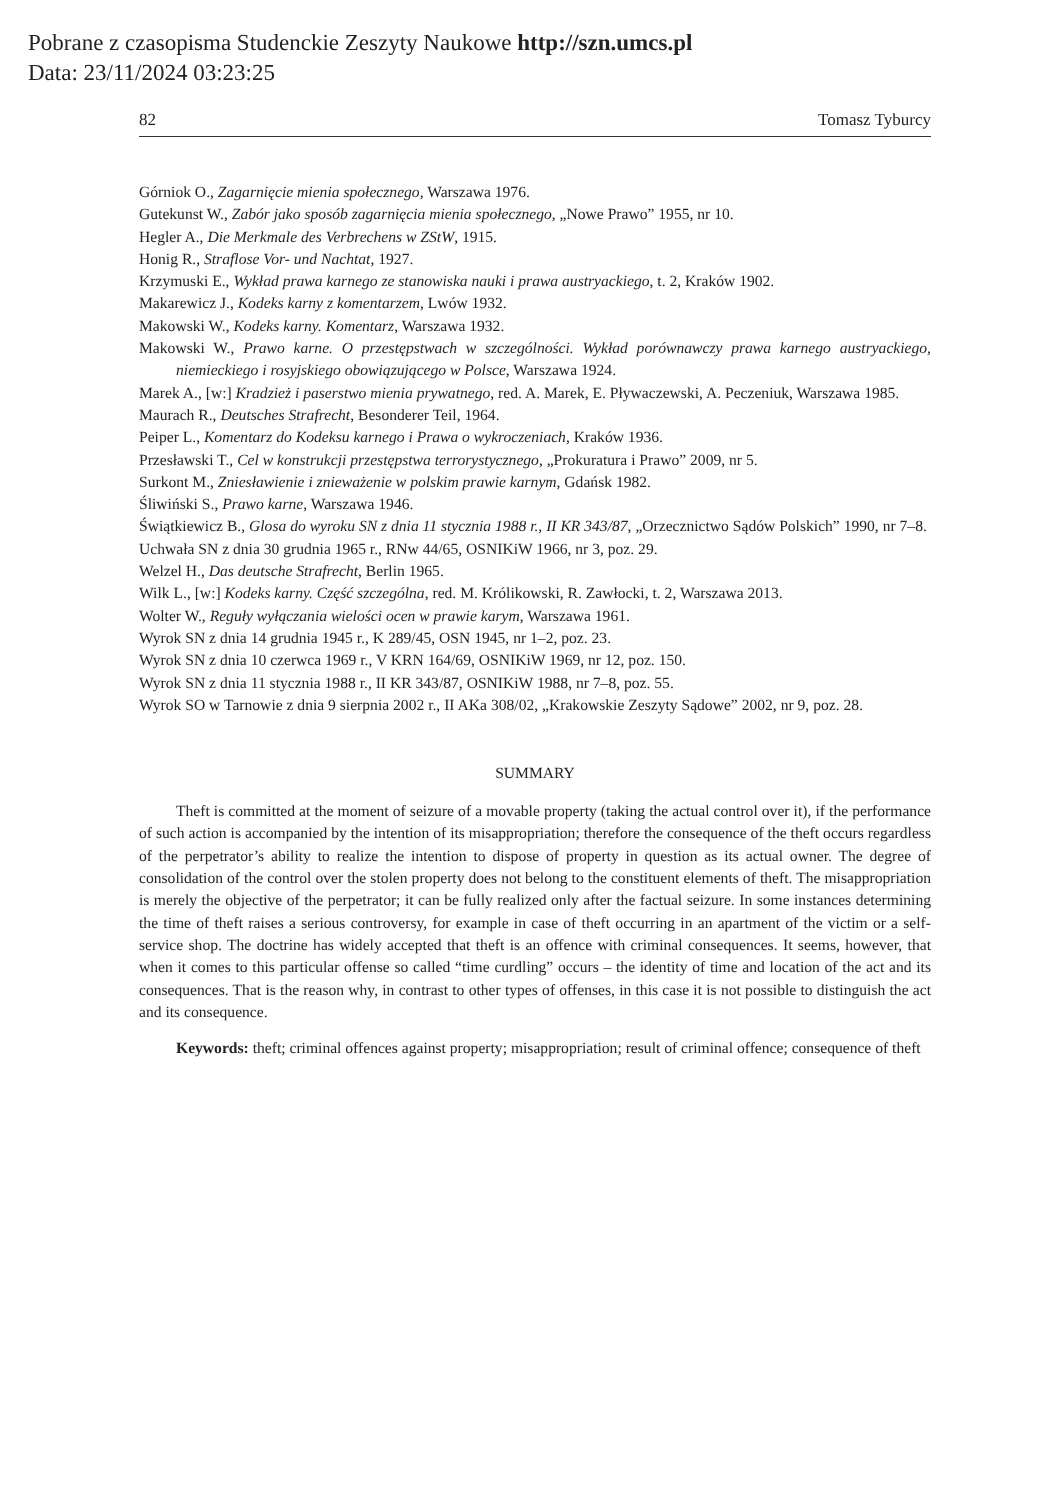Pobrane z czasopisma Studenckie Zeszyty Naukowe http://szn.umcs.pl
Data: 23/11/2024 03:23:25
82 Tomasz Tyburcy
Górniok O., Zagarnięcie mienia społecznego, Warszawa 1976.
Gutekunst W., Zabór jako sposób zagarnięcia mienia społecznego, „Nowe Prawo” 1955, nr 10.
Hegler A., Die Merkmale des Verbrechens w ZStW, 1915.
Honig R., Straflose Vor- und Nachtat, 1927.
Krzymuski E., Wykład prawa karnego ze stanowiska nauki i prawa austryackiego, t. 2, Kraków 1902.
Makarewicz J., Kodeks karny z komentarzem, Lwów 1932.
Makowski W., Kodeks karny. Komentarz, Warszawa 1932.
Makowski W., Prawo karne. O przestępstwach w szczególności. Wykład porównawczy prawa karnego austryackiego, niemieckiego i rosyjskiego obowiązującego w Polsce, Warszawa 1924.
Marek A., [w:] Kradzież i paserstwo mienia prywatnego, red. A. Marek, E. Pływaczewski, A. Peczeniuk, Warszawa 1985.
Maurach R., Deutsches Strafrecht, Besonderer Teil, 1964.
Peiper L., Komentarz do Kodeksu karnego i Prawa o wykroczeniach, Kraków 1936.
Przesławski T., Cel w konstrukcji przestępstwa terrorystycznego, „Prokuratura i Prawo” 2009, nr 5.
Surkont M., Zniesławienie i znieważenie w polskim prawie karnym, Gdańsk 1982.
Śliwiński S., Prawo karne, Warszawa 1946.
Świątkiewicz B., Glosa do wyroku SN z dnia 11 stycznia 1988 r., II KR 343/87, „Orzecznictwo Sądów Polskich” 1990, nr 7–8.
Uchwała SN z dnia 30 grudnia 1965 r., RNw 44/65, OSNIKiW 1966, nr 3, poz. 29.
Welzel H., Das deutsche Strafrecht, Berlin 1965.
Wilk L., [w:] Kodeks karny. Część szczególna, red. M. Królikowski, R. Zawłocki, t. 2, Warszawa 2013.
Wolter W., Reguły wyłączania wielości ocen w prawie karym, Warszawa 1961.
Wyrok SN z dnia 14 grudnia 1945 r., K 289/45, OSN 1945, nr 1–2, poz. 23.
Wyrok SN z dnia 10 czerwca 1969 r., V KRN 164/69, OSNIKiW 1969, nr 12, poz. 150.
Wyrok SN z dnia 11 stycznia 1988 r., II KR 343/87, OSNIKiW 1988, nr 7–8, poz. 55.
Wyrok SO w Tarnowie z dnia 9 sierpnia 2002 r., II AKa 308/02, „Krakowskie Zeszyty Sądowe” 2002, nr 9, poz. 28.
SUMMARY
Theft is committed at the moment of seizure of a movable property (taking the actual control over it), if the performance of such action is accompanied by the intention of its misappropriation; therefore the consequence of the theft occurs regardless of the perpetrator’s ability to realize the intention to dispose of property in question as its actual owner. The degree of consolidation of the control over the stolen property does not belong to the constituent elements of theft. The misappropriation is merely the objective of the perpetrator; it can be fully realized only after the factual seizure. In some instances determining the time of theft raises a serious controversy, for example in case of theft occurring in an apartment of the victim or a self-service shop. The doctrine has widely accepted that theft is an offence with criminal consequences. It seems, however, that when it comes to this particular offense so called “time curdling” occurs – the identity of time and location of the act and its consequences. That is the reason why, in contrast to other types of offenses, in this case it is not possible to distinguish the act and its consequence.
Keywords: theft; criminal offences against property; misappropriation; result of criminal offence; consequence of theft